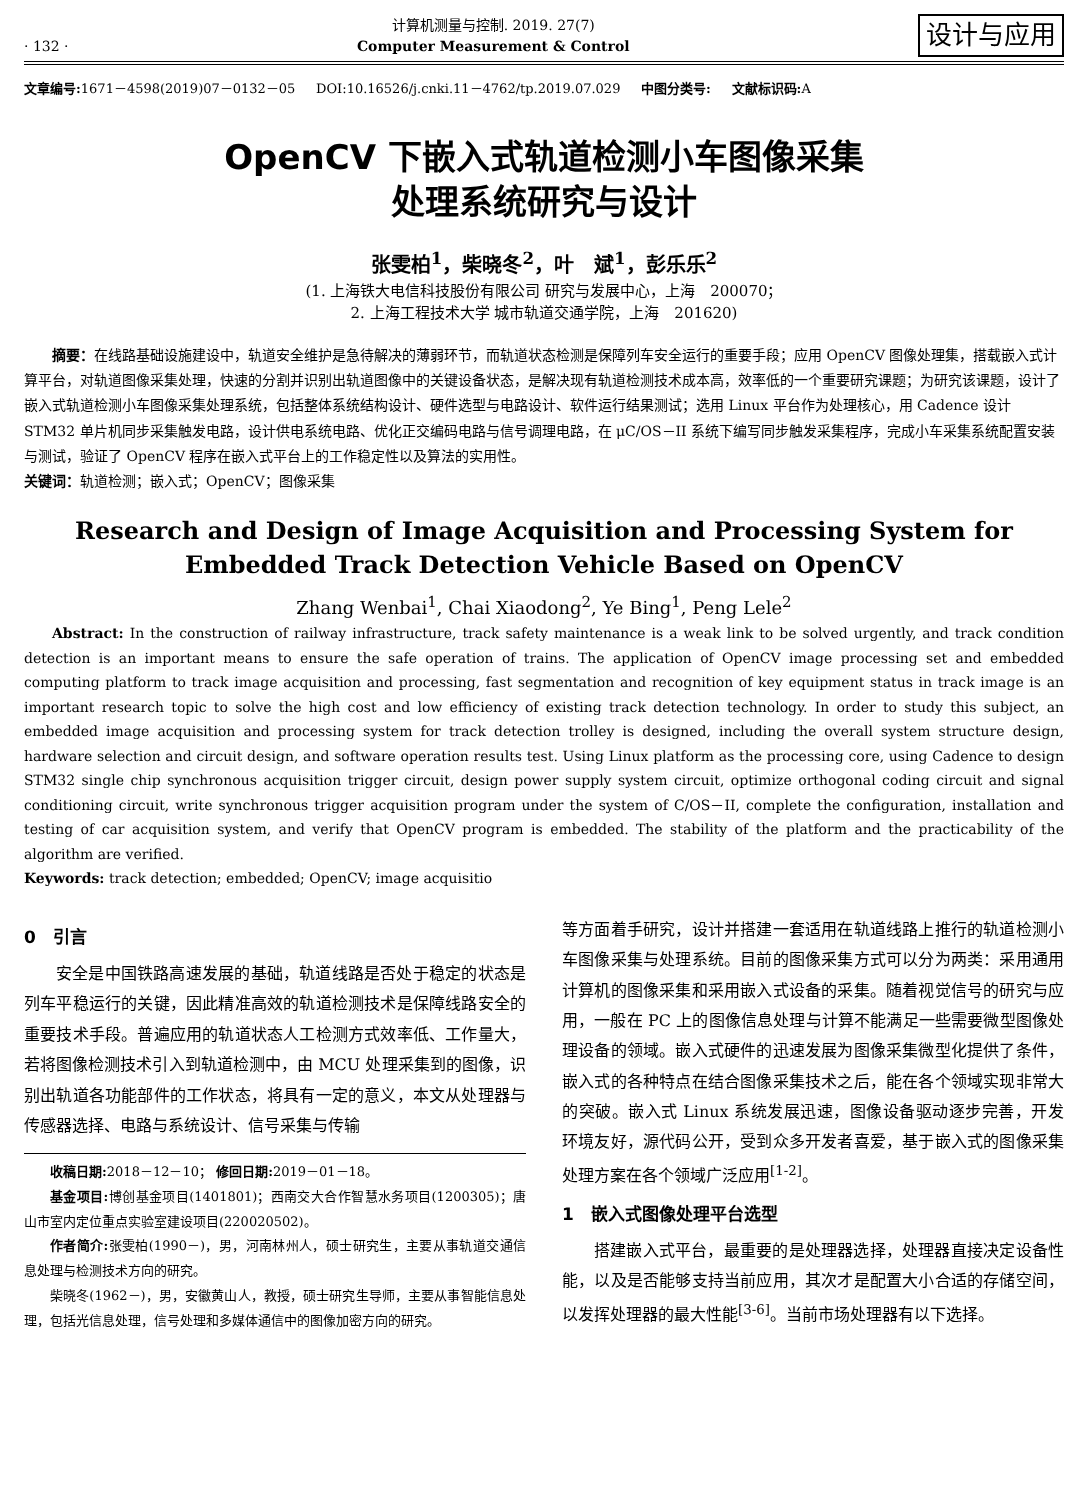· 132 ·
计算机测量与控制. 2019. 27(7)
Computer Measurement & Control
设计与应用
文章编号: 1671－4598(2019)07－0132－05 DOI:10.16526/j.cnki.11－4762/tp.2019.07.029 中图分类号: 文献标识码: A
OpenCV 下嵌入式轨道检测小车图像采集
处理系统研究与设计
张雯柏<sup>1</sup>，柴晓冬<sup>2</sup>，叶　斌<sup>1</sup>，彭乐乐<sup>2</sup>
(1. 上海铁大电信科技股份有限公司 研究与发展中心，上海　200070；
2. 上海工程技术大学 城市轨道交通学院，上海　201620)
摘要：在线路基础设施建设中，轨道安全维护是急待解决的薄弱环节，而轨道状态检测是保障列车安全运行的重要手段；应用 OpenCV 图像处理集，搭载嵌入式计算平台，对轨道图像采集处理，快速的分割并识别出轨道图像中的关键设备状态，是解决现有轨道检测技术成本高，效率低的一个重要研究课题；为研究该课题，设计了嵌入式轨道检测小车图像采集处理系统，包括整体系统结构设计、硬件选型与电路设计、软件运行结果测试；选用 Linux 平台作为处理核心，用 Cadence 设计 STM32 单片机同步采集触发电路，设计供电系统电路、优化正交编码电路与信号调理电路，在 μC/OS－II 系统下编写同步触发采集程序，完成小车采集系统配置安装与测试，验证了 OpenCV 程序在嵌入式平台上的工作稳定性以及算法的实用性。
关键词：轨道检测；嵌入式；OpenCV；图像采集
Research and Design of Image Acquisition and Processing System for
Embedded Track Detection Vehicle Based on OpenCV
Zhang Wenbai<sup>1</sup>, Chai Xiaodong<sup>2</sup>, Ye Bing<sup>1</sup>, Peng Lele<sup>2</sup>
Abstract: In the construction of railway infrastructure, track safety maintenance is a weak link to be solved urgently, and track condition detection is an important means to ensure the safe operation of trains. The application of OpenCV image processing set and embedded computing platform to track image acquisition and processing, fast segmentation and recognition of key equipment status in track image is an important research topic to solve the high cost and low efficiency of existing track detection technology. In order to study this subject, an embedded image acquisition and processing system for track detection trolley is designed, including the overall system structure design, hardware selection and circuit design, and software operation results test. Using Linux platform as the processing core, using Cadence to design STM32 single chip synchronous acquisition trigger circuit, design power supply system circuit, optimize orthogonal coding circuit and signal conditioning circuit, write synchronous trigger acquisition program under the system of C/OS－II, complete the configuration, installation and testing of car acquisition system, and verify that OpenCV program is embedded. The stability of the platform and the practicability of the algorithm are verified.
Keywords: track detection; embedded; OpenCV; image acquisitio
0　引言
安全是中国铁路高速发展的基础，轨道线路是否处于稳定的状态是列车平稳运行的关键，因此精准高效的轨道检测技术是保障线路安全的重要技术手段。普遍应用的轨道状态人工检测方式效率低、工作量大，若将图像检测技术引入到轨道检测中，由 MCU 处理采集到的图像，识别出轨道各功能部件的工作状态，将具有一定的意义，本文从处理器与传感器选择、电路与系统设计、信号采集与传输
收稿日期: 2018－12－10； 修回日期: 2019－01－18。
基金项目: 博创基金项目(1401801)；西南交大合作智慧水务项目(1200305)；唐山市室内定位重点实验室建设项目(220020502)。
作者简介: 张雯柏(1990－)，男，河南林州人，硕士研究生，主要从事轨道交通信息处理与检测技术方向的研究。
柴晓冬(1962－)，男，安徽黄山人，教授，硕士研究生导师，主要从事智能信息处理，包括光信息处理，信号处理和多媒体通信中的图像加密方向的研究。
等方面着手研究，设计并搭建一套适用在轨道线路上推行的轨道检测小车图像采集与处理系统。目前的图像采集方式可以分为两类：采用通用计算机的图像采集和采用嵌入式设备的采集。随着视觉信号的研究与应用，一般在 PC 上的图像信息处理与计算不能满足一些需要微型图像处理设备的领域。嵌入式硬件的迅速发展为图像采集微型化提供了条件，嵌入式的各种特点在结合图像采集技术之后，能在各个领域实现非常大的突破。嵌入式 Linux 系统发展迅速，图像设备驱动逐步完善，开发环境友好，源代码公开，受到众多开发者喜爱，基于嵌入式的图像采集处理方案在各个领域广泛应用<sup>[1-2]</sup>。
1　嵌入式图像处理平台选型
搭建嵌入式平台，最重要的是处理器选择，处理器直接决定设备性能，以及是否能够支持当前应用，其次才是配置大小合适的存储空间，以发挥处理器的最大性能<sup>[3-6]</sup>。当前市场处理器有以下选择。